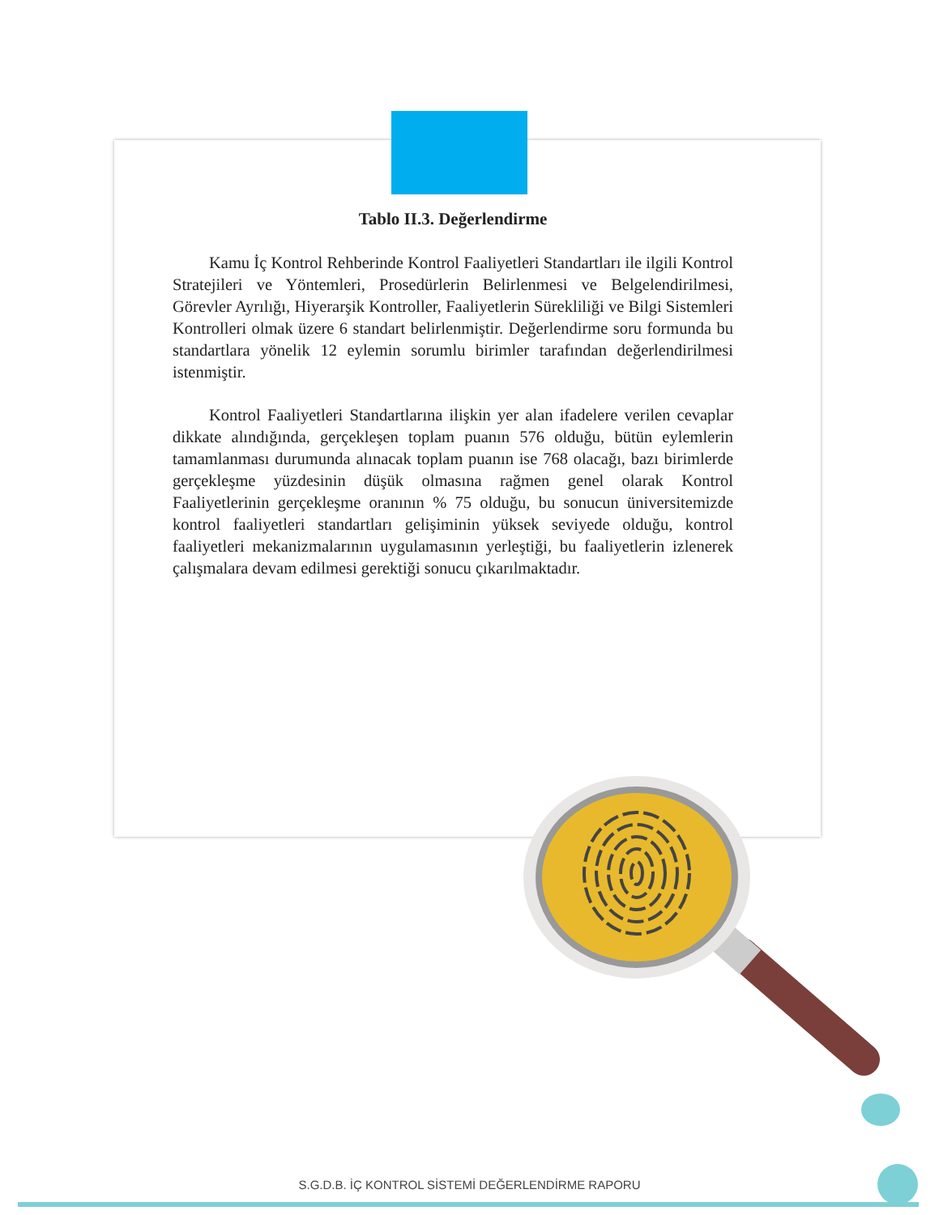Tablo II.3. Değerlendirme
Kamu İç Kontrol Rehberinde Kontrol Faaliyetleri Standartları ile ilgili Kontrol Stratejileri ve Yöntemleri, Prosedürlerin Belirlenmesi ve Belgelendirilmesi, Görevler Ayrılığı, Hiyerarşik Kontroller, Faaliyetlerin Sürekliliği ve Bilgi Sistemleri Kontrolleri olmak üzere 6 standart belirlenmiştir. Değerlendirme soru formunda bu standartlara yönelik 12 eylemin sorumlu birimler tarafından değerlendirilmesi istenmiştir.
Kontrol Faaliyetleri Standartlarına ilişkin yer alan ifadelere verilen cevaplar dikkate alındığında, gerçekleşen toplam puanın 576 olduğu, bütün eylemlerin tamamlanması durumunda alınacak toplam puanın ise 768 olacağı, bazı birimlerde gerçekleşme yüzdesinin düşük olmasına rağmen genel olarak Kontrol Faaliyetlerinin gerçekleşme oranının % 75 olduğu, bu sonucun üniversitemizde kontrol faaliyetleri standartları gelişiminin yüksek seviyede olduğu, kontrol faaliyetleri mekanizmalarının uygulamasının yerleştiği, bu faaliyetlerin izlenerek çalışmalara devam edilmesi gerektiği sonucu çıkarılmaktadır.
S.G.D.B. İÇ KONTROL SİSTEMİ DEĞERLENDİRME RAPORU